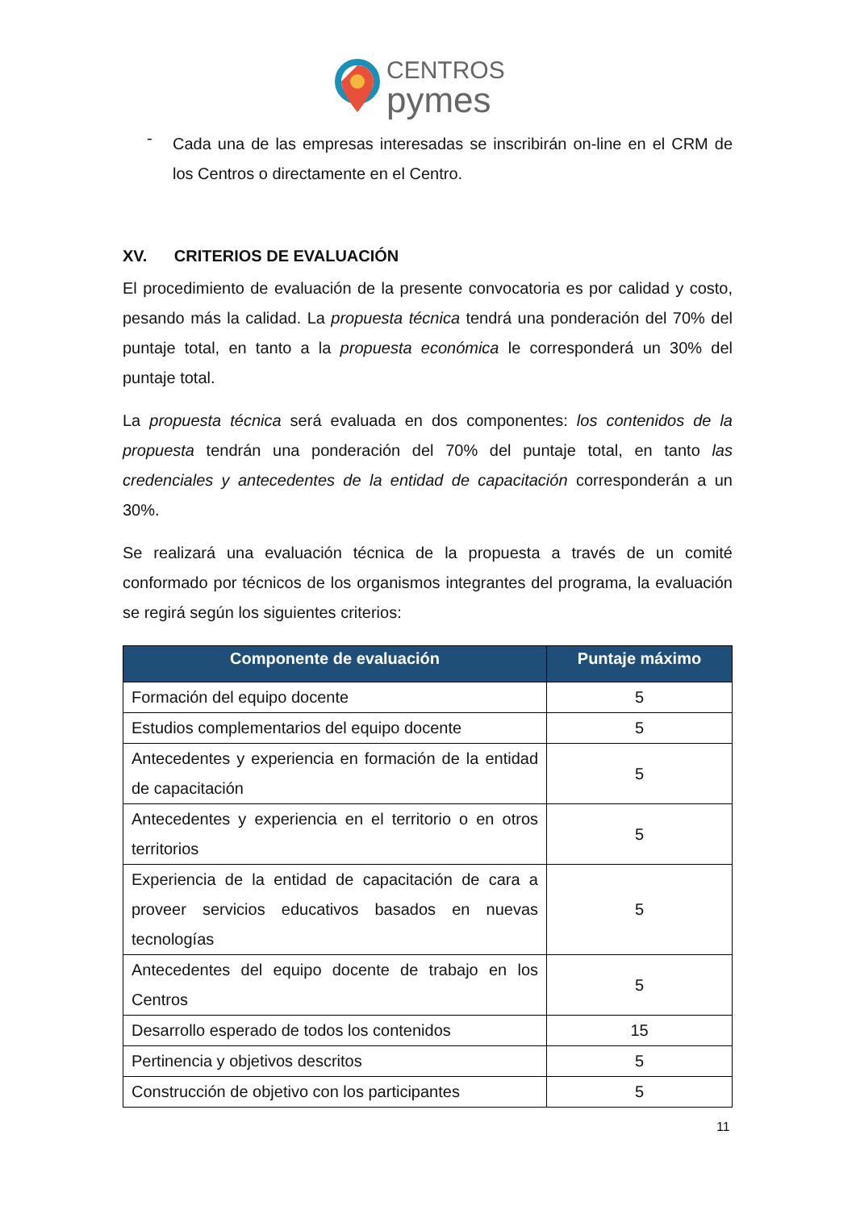CENTROS
pymes
-
Cada una de las empresas interesadas se inscribirán on-line en el CRM de los Centros o directamente en el Centro.
XV. CRITERIOS DE EVALUACIÓN
El procedimiento de evaluación de la presente convocatoria es por calidad y costo, pesando más la calidad. La propuesta técnica tendrá una ponderación del 70% del puntaje total, en tanto a la propuesta económica le corresponderá un 30% del puntaje total.
La propuesta técnica será evaluada en dos componentes: los contenidos de la propuesta tendrán una ponderación del 70% del puntaje total, en tanto las credenciales y antecedentes de la entidad de capacitación corresponderán a un 30%.
Se realizará una evaluación técnica de la propuesta a través de un comité conformado por técnicos de los organismos integrantes del programa, la evaluación se regirá según los siguientes criterios:
| Componente de evaluación | Puntaje máximo |
| --- | --- |
| Formación del equipo docente | 5 |
| Estudios complementarios del equipo docente | 5 |
| Antecedentes y experiencia en formación de la entidad de capacitación | 5 |
| Antecedentes y experiencia en el territorio o en otros territorios | 5 |
| Experiencia de la entidad de capacitación de cara a proveer servicios educativos basados en nuevas tecnologías | 5 |
| Antecedentes del equipo docente de trabajo en los Centros | 5 |
| Desarrollo esperado de todos los contenidos | 15 |
| Pertinencia y objetivos descritos | 5 |
| Construcción de objetivo con los participantes | 5 |
11